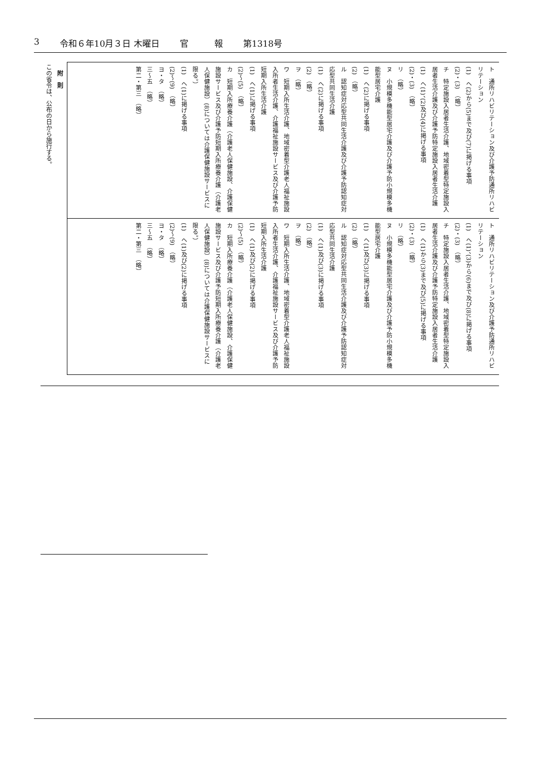3 令和６年10月３日 木曜日 官　　　報 第1318号
ト　通所リハビリテーション及び介護予防通所リハビリテーション
(1)　へ(2)から(5)まで及び(7)に掲げる事項
(2)・(3)　（略）
チ　特定施設入居者生活介護、地域密着型特定施設入居者生活介護及び介護予防特定施設入居者生活介護
(1)　へ(1)、(2)及び(4)に掲げる事項
(2)・(3)　（略）
リ　（略）
ヌ　小規模多機能型居宅介護及び介護予防小規模多機能型居宅介護
(1)　へ(2)に掲げる事項
(2)　（略）
ル　認知症対応型共同生活介護及び介護予防認知症対応型共同生活介護
(1)　へ(2)に掲げる事項
(2)　（略）
ヲ　（略）
ワ　短期入所生活介護、地域密着型介護老人福祉施設入所者生活介護、介護福祉施設サービス及び介護予防短期入所生活介護
(1)　へ(1)に掲げる事項
(2)～(5)　（略）
カ　短期入所療養介護（介護老人保健施設、介護保健施設サービス及び介護予防短期入所療養介護（介護老人保健施設）(8)については介護保健施設サービスに限る。）
(1)　へ(1)に掲げる事項
(2)～(9)　（略）
ヨ・タ　（略）
三～五　（略）
第二・第三　（略）
ト　通所リハビリテーション及び介護予防通所リハビリテーション
(1)　へ(1)、(3)から(6)まで及び(8)に掲げる事項
(2)・(3)　（略）
チ　特定施設入居者生活介護、地域密着型特定施設入居者生活介護及び介護予防特定施設入居者生活介護
(1)　へ(1)から(3)まで及び(5)に掲げる事項
(2)・(3)　（略）
リ　（略）
ヌ　小規模多機能型居宅介護及び介護予防小規模多機能型居宅介護
(1)　へ(1)及び(3)に掲げる事項
(2)　（略）
ル　認知症対応型共同生活介護及び介護予防認知症対応型共同生活介護
(1)　へ(1)及び(3)に掲げる事項
(2)　（略）
ヲ　（略）
ワ　短期入所生活介護、地域密着型介護老人福祉施設入所者生活介護、介護福祉施設サービス及び介護予防短期入所生活介護
(1)　へ(1)及び(2)に掲げる事項
(2)～(5)　（略）
カ　短期入所療養介護（介護老人保健施設、介護保健施設サービス及び介護予防短期入所療養介護（介護老人保健施設）(8)については介護保健施設サービスに限る。）
(1)　へ(1)及び(2)に掲げる事項
(2)～(9)　（略）
ヨ・タ　（略）
三～五　（略）
第二・第三　（略）
　附　則
この省令は、公布の日から施行する。